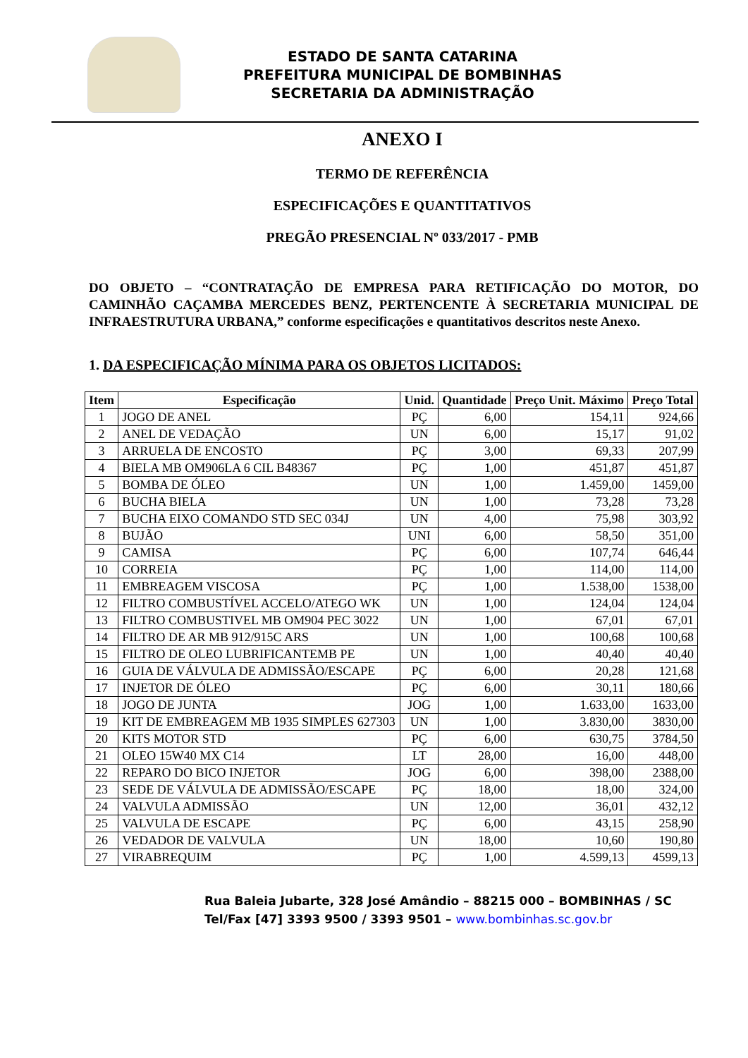ESTADO DE SANTA CATARINA
PREFEITURA MUNICIPAL DE BOMBINHAS
SECRETARIA DA ADMINISTRAÇÃO
ANEXO I
TERMO DE REFERÊNCIA
ESPECIFICAÇÕES E QUANTITATIVOS
PREGÃO PRESENCIAL Nº 033/2017 - PMB
DO OBJETO – “CONTRATAÇÃO DE EMPRESA PARA RETIFICAÇÃO DO MOTOR, DO CAMINHÃO CAÇAMBA MERCEDES BENZ, PERTENCENTE À SECRETARIA MUNICIPAL DE INFRAESTRUTURA URBANA,” conforme especificações e quantitativos descritos neste Anexo.
1. DA ESPECIFICAÇÃO MÍNIMA PARA OS OBJETOS LICITADOS:
| Item | Especificação | Unid. | Quantidade | Preço Unit. Máximo | Preço Total |
| --- | --- | --- | --- | --- | --- |
| 1 | JOGO DE ANEL | PÇ | 6,00 | 154,11 | 924,66 |
| 2 | ANEL DE VEDAÇÃO | UN | 6,00 | 15,17 | 91,02 |
| 3 | ARRUELA DE ENCOSTO | PÇ | 3,00 | 69,33 | 207,99 |
| 4 | BIELA MB OM906LA 6 CIL B48367 | PÇ | 1,00 | 451,87 | 451,87 |
| 5 | BOMBA DE ÓLEO | UN | 1,00 | 1.459,00 | 1459,00 |
| 6 | BUCHA BIELA | UN | 1,00 | 73,28 | 73,28 |
| 7 | BUCHA EIXO COMANDO STD SEC 034J | UN | 4,00 | 75,98 | 303,92 |
| 8 | BUJÃO | UNI | 6,00 | 58,50 | 351,00 |
| 9 | CAMISA | PÇ | 6,00 | 107,74 | 646,44 |
| 10 | CORREIA | PÇ | 1,00 | 114,00 | 114,00 |
| 11 | EMBREAGEM VISCOSA | PÇ | 1,00 | 1.538,00 | 1538,00 |
| 12 | FILTRO COMBUSTÍVEL ACCELO/ATEGO WK | UN | 1,00 | 124,04 | 124,04 |
| 13 | FILTRO COMBUSTIVEL MB OM904 PEC 3022 | UN | 1,00 | 67,01 | 67,01 |
| 14 | FILTRO DE AR MB 912/915C ARS | UN | 1,00 | 100,68 | 100,68 |
| 15 | FILTRO DE OLEO LUBRIFICANTEMB PE | UN | 1,00 | 40,40 | 40,40 |
| 16 | GUIA DE VÁLVULA DE ADMISSÃO/ESCAPE | PÇ | 6,00 | 20,28 | 121,68 |
| 17 | INJETOR DE ÓLEO | PÇ | 6,00 | 30,11 | 180,66 |
| 18 | JOGO DE JUNTA | JOG | 1,00 | 1.633,00 | 1633,00 |
| 19 | KIT DE EMBREAGEM MB 1935 SIMPLES 627303 | UN | 1,00 | 3.830,00 | 3830,00 |
| 20 | KITS MOTOR STD | PÇ | 6,00 | 630,75 | 3784,50 |
| 21 | OLEO 15W40 MX C14 | LT | 28,00 | 16,00 | 448,00 |
| 22 | REPARO DO BICO INJETOR | JOG | 6,00 | 398,00 | 2388,00 |
| 23 | SEDE DE VÁLVULA DE ADMISSÃO/ESCAPE | PÇ | 18,00 | 18,00 | 324,00 |
| 24 | VALVULA ADMISSÃO | UN | 12,00 | 36,01 | 432,12 |
| 25 | VALVULA DE ESCAPE | PÇ | 6,00 | 43,15 | 258,90 |
| 26 | VEDADOR DE VALVULA | UN | 18,00 | 10,60 | 190,80 |
| 27 | VIRABREQUIM | PÇ | 1,00 | 4.599,13 | 4599,13 |
Rua Baleia Jubarte, 328 José Amândio – 88215 000 – BOMBINHAS / SC
Tel/Fax [47] 3393 9500 / 3393 9501 – www.bombinhas.sc.gov.br